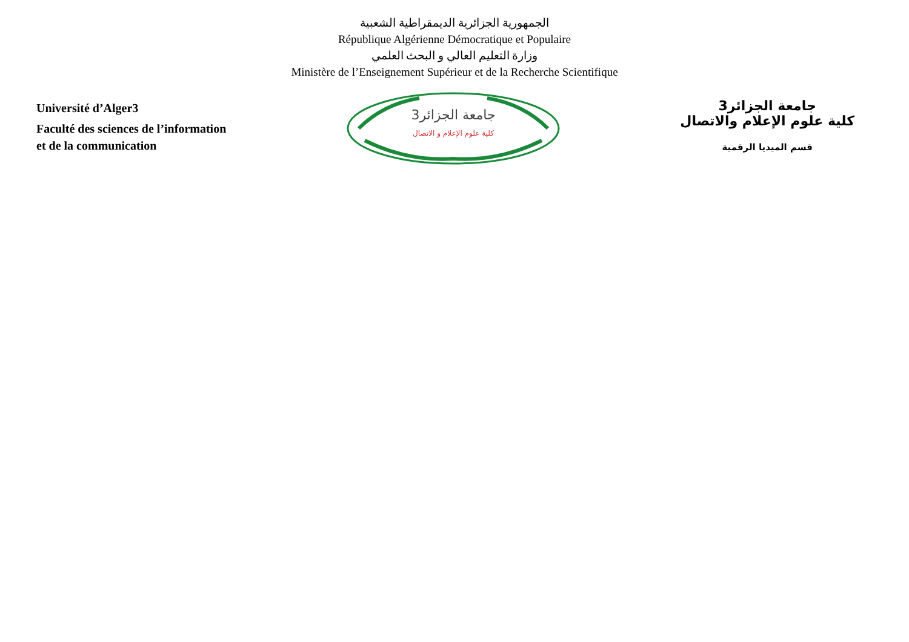الجمهورية الجزائرية الديمقراطية الشعبية
République Algérienne Démocratique et Populaire
وزارة التعليم العالي و البحث العلمي
Ministère de l’Enseignement Supérieur et de la Recherche Scientifique
Université d’Alger3
Faculté des sciences de l’information
et de la communication
جامعة الجزائر3
كلية علوم الإعلام و الاتصال
جامعة الجزائر3
كلية علوم الإعلام والاتصال
قسم الميديا الرقمية